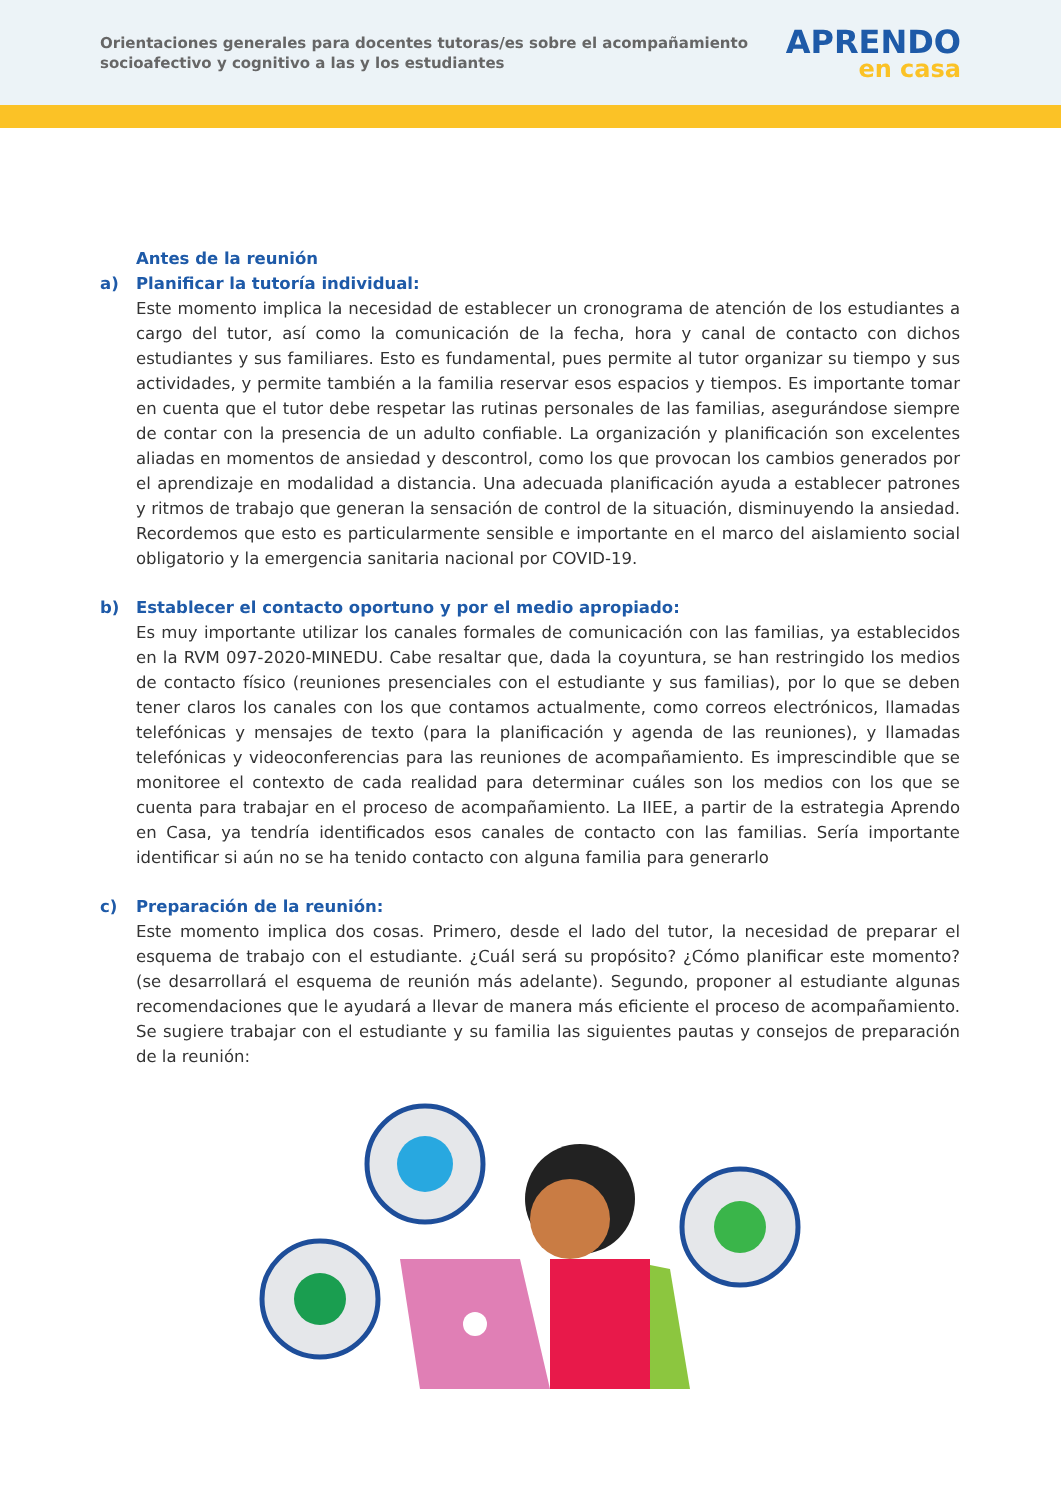Orientaciones generales para docentes tutoras/es sobre el acompañamiento socioafectivo y cognitivo a las y los estudiantes
APRENDO
en casa
Antes de la reunión
a) Planificar la tutoría individual:
Este momento implica la necesidad de establecer un cronograma de atención de los estudiantes a cargo del tutor, así como la comunicación de la fecha, hora y canal de contacto con dichos estudiantes y sus familiares. Esto es fundamental, pues permite al tutor organizar su tiempo y sus actividades, y permite también a la familia reservar esos espacios y tiempos. Es importante tomar en cuenta que el tutor debe respetar las rutinas personales de las familias, asegurándose siempre de contar con la presencia de un adulto confiable. La organización y planificación son excelentes aliadas en momentos de ansiedad y descontrol, como los que provocan los cambios generados por el aprendizaje en modalidad a distancia. Una adecuada planificación ayuda a establecer patrones y ritmos de trabajo que generan la sensación de control de la situación, disminuyendo la ansiedad. Recordemos que esto es particularmente sensible e importante en el marco del aislamiento social obligatorio y la emergencia sanitaria nacional por COVID-19.
b) Establecer el contacto oportuno y por el medio apropiado:
Es muy importante utilizar los canales formales de comunicación con las familias, ya establecidos en la RVM 097-2020-MINEDU. Cabe resaltar que, dada la coyuntura, se han restringido los medios de contacto físico (reuniones presenciales con el estudiante y sus familias), por lo que se deben tener claros los canales con los que contamos actualmente, como correos electrónicos, llamadas telefónicas y mensajes de texto (para la planificación y agenda de las reuniones), y llamadas telefónicas y videoconferencias para las reuniones de acompañamiento. Es imprescindible que se monitoree el contexto de cada realidad para determinar cuáles son los medios con los que se cuenta para trabajar en el proceso de acompañamiento. La IIEE, a partir de la estrategia Aprendo en Casa, ya tendría identificados esos canales de contacto con las familias. Sería importante identificar si aún no se ha tenido contacto con alguna familia para generarlo
c) Preparación de la reunión:
Este momento implica dos cosas. Primero, desde el lado del tutor, la necesidad de preparar el esquema de trabajo con el estudiante. ¿Cuál será su propósito? ¿Cómo planificar este momento? (se desarrollará el esquema de reunión más adelante). Segundo, proponer al estudiante algunas recomendaciones que le ayudará a llevar de manera más eficiente el proceso de acompañamiento. Se sugiere trabajar con el estudiante y su familia las siguientes pautas y consejos de preparación de la reunión: